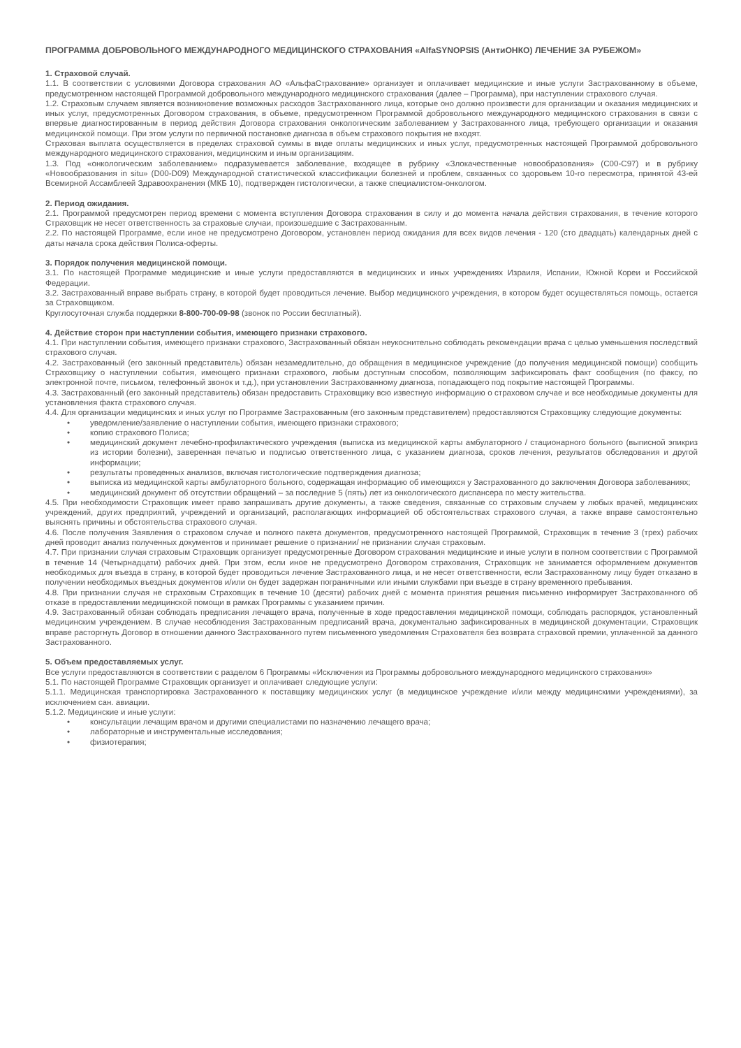ПРОГРАММА ДОБРОВОЛЬНОГО МЕЖДУНАРОДНОГО МЕДИЦИНСКОГО СТРАХОВАНИЯ «AlfaSYNOPSIS (АнтиОНКО) ЛЕЧЕНИЕ ЗА РУБЕЖОМ»
1. Страховой случай.
1.1. В соответствии с условиями Договора страхования АО «АльфаСтрахование» организует и оплачивает медицинские и иные услуги Застрахованному в объеме, предусмотренном настоящей Программой добровольного международного медицинского страхования (далее – Программа), при наступлении страхового случая.
1.2. Страховым случаем является возникновение возможных расходов Застрахованного лица, которые оно должно произвести для организации и оказания медицинских и иных услуг, предусмотренных Договором страхования, в объеме, предусмотренном Программой добровольного международного медицинского страхования в связи с впервые диагностированным в период действия Договора страхования онкологическим заболеванием у Застрахованного лица, требующего организации и оказания медицинской помощи. При этом услуги по первичной постановке диагноза в объем страхового покрытия не входят.
Страховая выплата осуществляется в пределах страховой суммы в виде оплаты медицинских и иных услуг, предусмотренных настоящей Программой добровольного международного медицинского страхования, медицинским и иным организациям.
1.3. Под «онкологическим заболеванием» подразумевается заболевание, входящее в рубрику «Злокачественные новообразования» (C00-C97) и в рубрику «Новообразования in situ» (D00-D09) Международной статистической классификации болезней и проблем, связанных со здоровьем 10-го пересмотра, принятой 43-ей Всемирной Ассамблеей Здравоохранения (МКБ 10), подтвержден гистологически, а также специалистом-онкологом.
2. Период ожидания.
2.1. Программой предусмотрен период времени с момента вступления Договора страхования в силу и до момента начала действия страхования, в течение которого Страховщик не несет ответственность за страховые случаи, произошедшие с Застрахованным.
2.2. По настоящей Программе, если иное не предусмотрено Договором, установлен период ожидания для всех видов лечения - 120 (сто двадцать) календарных дней с даты начала срока действия Полиса-оферты.
3. Порядок получения медицинской помощи.
3.1. По настоящей Программе медицинские и иные услуги предоставляются в медицинских и иных учреждениях Израиля, Испании, Южной Кореи и Российской Федерации.
3.2. Застрахованный вправе выбрать страну, в которой будет проводиться лечение. Выбор медицинского учреждения, в котором будет осуществляться помощь, остается за Страховщиком.
Круглосуточная служба поддержки 8-800-700-09-98 (звонок по России бесплатный).
4. Действие сторон при наступлении события, имеющего признаки страхового.
4.1. При наступлении события, имеющего признаки страхового, Застрахованный обязан неукоснительно соблюдать рекомендации врача с целью уменьшения последствий страхового случая.
4.2. Застрахованный (его законный представитель) обязан незамедлительно, до обращения в медицинское учреждение (до получения медицинской помощи) сообщить Страховщику о наступлении события, имеющего признаки страхового, любым доступным способом, позволяющим зафиксировать факт сообщения (по факсу, по электронной почте, письмом, телефонный звонок и т.д.), при установлении Застрахованному диагноза, попадающего под покрытие настоящей Программы.
4.3. Застрахованный (его законный представитель) обязан предоставить Страховщику всю известную информацию о страховом случае и все необходимые документы для установления факта страхового случая.
4.4. Для организации медицинских и иных услуг по Программе Застрахованным (его законным представителем) предоставляются Страховщику следующие документы:
• уведомление/заявление о наступлении события, имеющего признаки страхового;
• копию страхового Полиса;
• медицинский документ лечебно-профилактического учреждения (выписка из медицинской карты амбулаторного / стационарного больного (выписной эпикриз из истории болезни), заверенная печатью и подписью ответственного лица, с указанием диагноза, сроков лечения, результатов обследования и другой информации;
• результаты проведенных анализов, включая гистологические подтверждения диагноза;
• выписка из медицинской карты амбулаторного больного, содержащая информацию об имеющихся у Застрахованного до заключения Договора заболеваниях;
• медицинский документ об отсутствии обращений – за последние 5 (пять) лет из онкологического диспансера по месту жительства.
4.5. При необходимости Страховщик имеет право запрашивать другие документы, а также сведения, связанные со страховым случаем у любых врачей, медицинских учреждений, других предприятий, учреждений и организаций, располагающих информацией об обстоятельствах страхового случая, а также вправе самостоятельно выяснять причины и обстоятельства страхового случая.
4.6. После получения Заявления о страховом случае и полного пакета документов, предусмотренного настоящей Программой, Страховщик в течение 3 (трех) рабочих дней проводит анализ полученных документов и принимает решение о признании/ не признании случая страховым.
4.7. При признании случая страховым Страховщик организует предусмотренные Договором страхования медицинские и иные услуги в полном соответствии с Программой в течение 14 (Четырнадцати) рабочих дней. При этом, если иное не предусмотрено Договором страхования, Страховщик не занимается оформлением документов необходимых для въезда в страну, в которой будет проводиться лечение Застрахованного лица, и не несет ответственности, если Застрахованному лицу будет отказано в получении необходимых въездных документов и/или он будет задержан пограничными или иными службами при въезде в страну временного пребывания.
4.8. При признании случая не страховым Страховщик в течение 10 (десяти) рабочих дней с момента принятия решения письменно информирует Застрахованного об отказе в предоставлении медицинской помощи в рамках Программы с указанием причин.
4.9. Застрахованный обязан соблюдать предписания лечащего врача, полученные в ходе предоставления медицинской помощи, соблюдать распорядок, установленный медицинским учреждением. В случае несоблюдения Застрахованным предписаний врача, документально зафиксированных в медицинской документации, Страховщик вправе расторгнуть Договор в отношении данного Застрахованного путем письменного уведомления Страхователя без возврата страховой премии, уплаченной за данного Застрахованного.
5. Объем предоставляемых услуг.
Все услуги предоставляются в соответствии с разделом 6 Программы «Исключения из Программы добровольного международного медицинского страхования»
5.1. По настоящей Программе Страховщик организует и оплачивает следующие услуги:
5.1.1. Медицинская транспортировка Застрахованного к поставщику медицинских услуг (в медицинское учреждение и/или между медицинскими учреждениями), за исключением сан. авиации.
5.1.2. Медицинские и иные услуги:
• консультации лечащим врачом и другими специалистами по назначению лечащего врача;
• лабораторные и инструментальные исследования;
• физиотерапия;